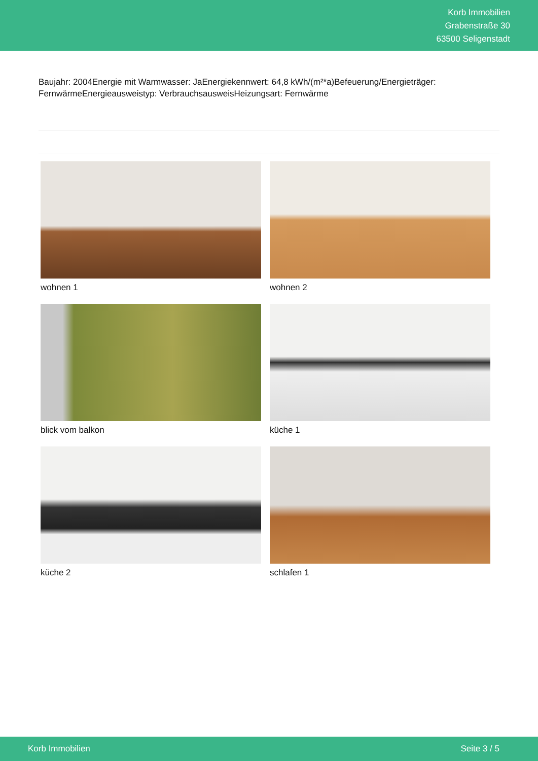Korb Immobilien
Grabenstraße 30
63500 Seligenstadt
Baujahr: 2004Energie mit Warmwasser: JaEnergiekennwert: 64,8 kWh/(m²*a)Befeuerung/Energieträger: FernwärmeEnergieausweistyp: VerbrauchsausweisHeizungsart: Fernwärme
wohnen 1
wohnen 2
blick vom balkon
küche 1
küche 2
schlafen 1
Korb Immobilien Seite 3 / 5